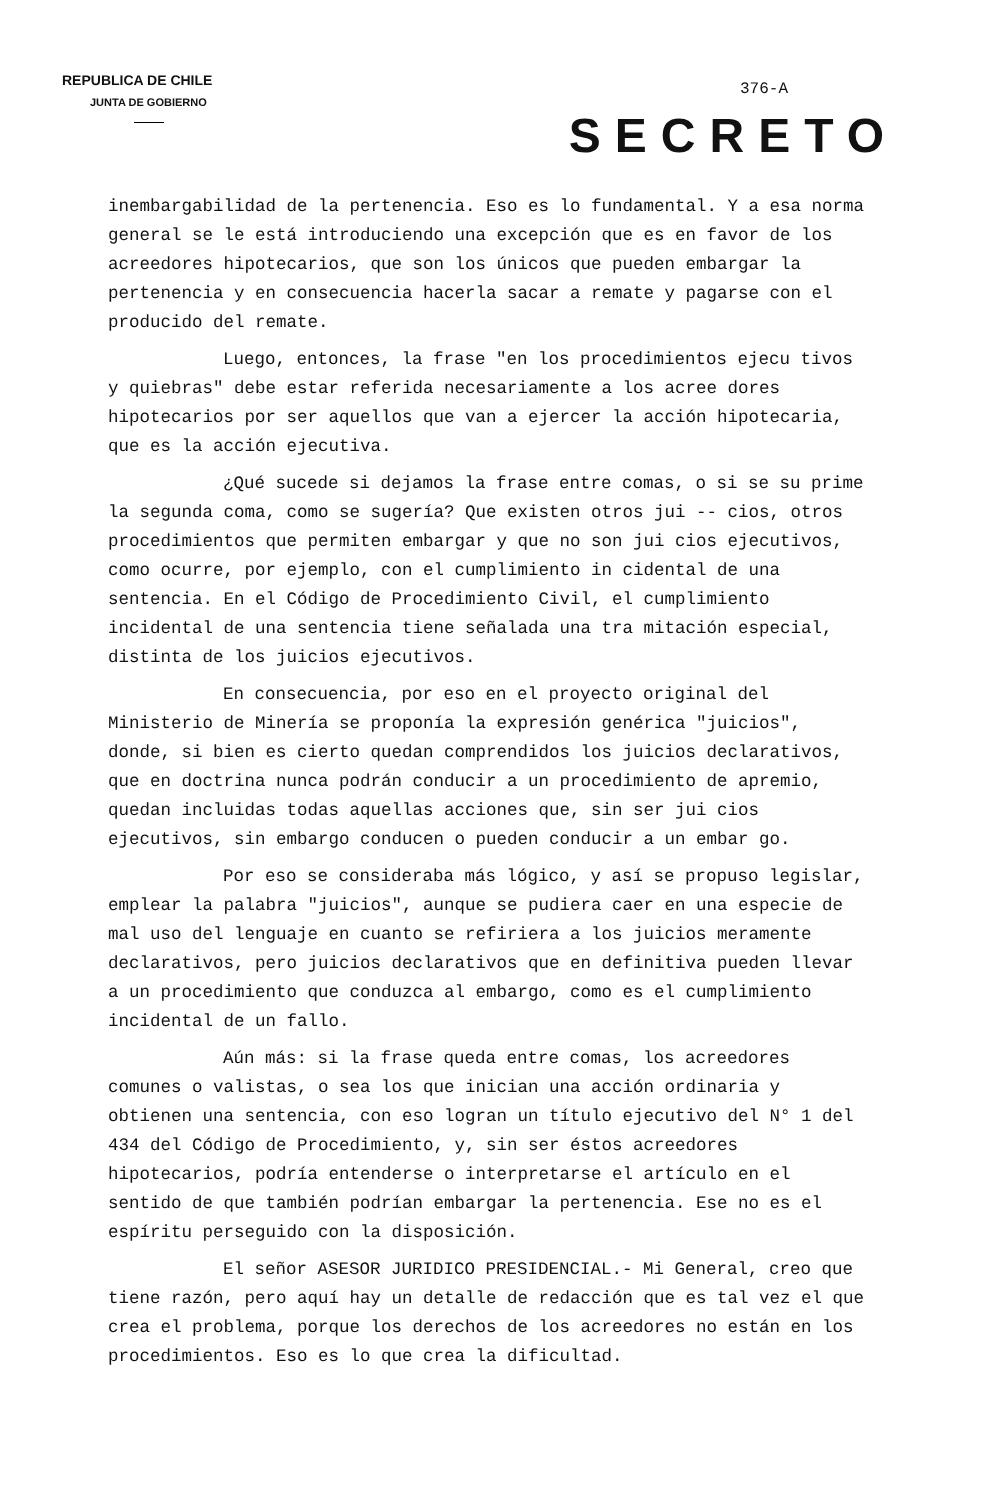REPUBLICA DE CHILE
JUNTA DE GOBIERNO
376-A
SECRETO
inembargabilidad de la pertenencia. Eso es lo fundamental. Y a esa norma general se le está introduciendo una excepción que es en favor de los acreedores hipotecarios, que son los únicos que pueden embargar la pertenencia y en consecuencia hacerla sacar a remate y pagarse con el producido del remate.
Luego, entonces, la frase "en los procedimientos ejecu tivos y quiebras" debe estar referida necesariamente a los acree dores hipotecarios por ser aquellos que van a ejercer la acción hipotecaria, que es la acción ejecutiva.
¿Qué sucede si dejamos la frase entre comas, o si se su prime la segunda coma, como se sugería? Que existen otros jui -- cios, otros procedimientos que permiten embargar y que no son jui cios ejecutivos, como ocurre, por ejemplo, con el cumplimiento in cidental de una sentencia. En el Código de Procedimiento Civil, el cumplimiento incidental de una sentencia tiene señalada una tra mitación especial, distinta de los juicios ejecutivos.
En consecuencia, por eso en el proyecto original del Ministerio de Minería se proponía la expresión genérica "juicios", donde, si bien es cierto quedan comprendidos los juicios declarativos, que en doctrina nunca podrán conducir a un procedimiento de apremio, quedan incluidas todas aquellas acciones que, sin ser jui cios ejecutivos, sin embargo conducen o pueden conducir a un embar go.
Por eso se consideraba más lógico, y así se propuso legislar, emplear la palabra "juicios", aunque se pudiera caer en una especie de mal uso del lenguaje en cuanto se refiriera a los juicios meramente declarativos, pero juicios declarativos que en definitiva pueden llevar a un procedimiento que conduzca al embargo, como es el cumplimiento incidental de un fallo.
Aún más: si la frase queda entre comas, los acreedores comunes o valistas, o sea los que inician una acción ordinaria y obtienen una sentencia, con eso logran un título ejecutivo del N° 1 del 434 del Código de Procedimiento, y, sin ser éstos acreedores hipotecarios, podría entenderse o interpretarse el artículo en el sentido de que también podrían embargar la pertenencia. Ese no es el espíritu perseguido con la disposición.
El señor ASESOR JURIDICO PRESIDENCIAL.- Mi General, creo que tiene razón, pero aquí hay un detalle de redacción que es tal vez el que crea el problema, porque los derechos de los acreedores no están en los procedimientos. Eso es lo que crea la dificultad.